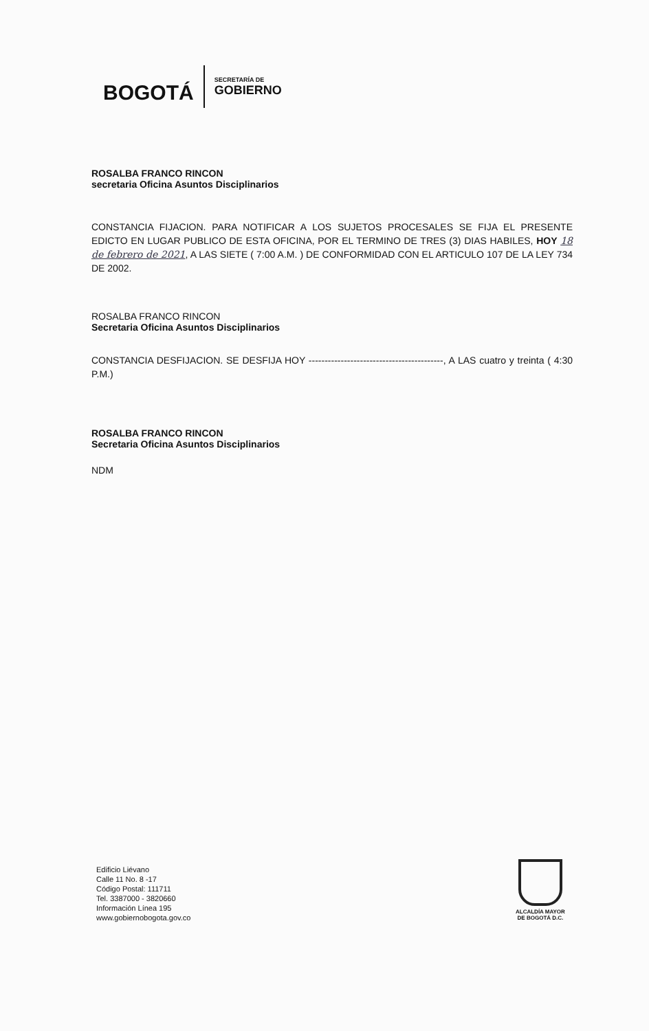BOGOTÁ
SECRETARÍA DE
GOBIERNO
ROSALBA FRANCO RINCON
secretaria Oficina Asuntos Disciplinarios
CONSTANCIA FIJACION. PARA NOTIFICAR A LOS SUJETOS PROCESALES SE FIJA EL PRESENTE EDICTO EN LUGAR PUBLICO DE ESTA OFICINA, POR EL TERMINO DE TRES (3) DIAS HABILES, HOY 18 de febrero de 2021, A LAS SIETE ( 7:00 A.M. ) DE CONFORMIDAD CON EL ARTICULO 107 DE LA LEY 734 DE 2002.
ROSALBA FRANCO RINCON
Secretaria Oficina Asuntos Disciplinarios
CONSTANCIA DESFIJACION. SE DESFIJA HOY ------------------------------------------, A LAS cuatro y treinta ( 4:30 P.M.)
ROSALBA FRANCO RINCON
Secretaria Oficina Asuntos Disciplinarios
NDM
Edificio Liévano
Calle 11 No. 8 -17
Código Postal: 111711
Tel. 3387000 - 3820660
Información Línea 195
www.gobiernobogota.gov.co
ALCALDÍA MAYOR
DE BOGOTÁ D.C.